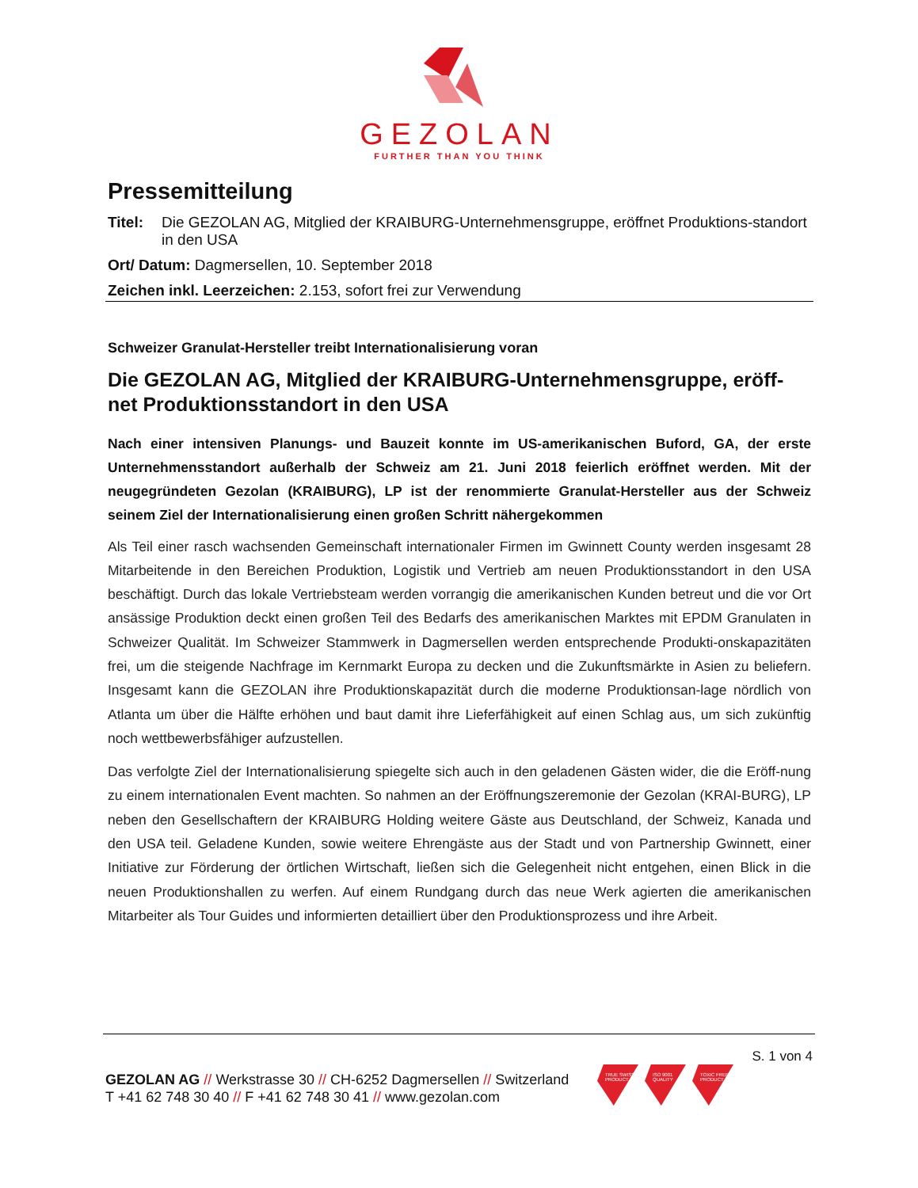GEZOLAN
FURTHER THAN YOU THINK
Pressemitteilung
Titel: Die GEZOLAN AG, Mitglied der KRAIBURG-Unternehmensgruppe, eröffnet Produktions-standort in den USA
Ort/ Datum: Dagmersellen, 10. September 2018
Zeichen inkl. Leerzeichen: 2.153, sofort frei zur Verwendung
Schweizer Granulat-Hersteller treibt Internationalisierung voran
Die GEZOLAN AG, Mitglied der KRAIBURG-Unternehmensgruppe, eröff-net Produktionsstandort in den USA
Nach einer intensiven Planungs- und Bauzeit konnte im US-amerikanischen Buford, GA, der erste Unternehmensstandort außerhalb der Schweiz am 21. Juni 2018 feierlich eröffnet werden. Mit der neugegründeten Gezolan (KRAIBURG), LP ist der renommierte Granulat-Hersteller aus der Schweiz seinem Ziel der Internationalisierung einen großen Schritt nähergekommen
Als Teil einer rasch wachsenden Gemeinschaft internationaler Firmen im Gwinnett County werden insgesamt 28 Mitarbeitende in den Bereichen Produktion, Logistik und Vertrieb am neuen Produktionsstandort in den USA beschäftigt. Durch das lokale Vertriebsteam werden vorrangig die amerikanischen Kunden betreut und die vor Ort ansässige Produktion deckt einen großen Teil des Bedarfs des amerikanischen Marktes mit EPDM Granulaten in Schweizer Qualität. Im Schweizer Stammwerk in Dagmersellen werden entsprechende Produkti-onskapazitäten frei, um die steigende Nachfrage im Kernmarkt Europa zu decken und die Zukunftsmärkte in Asien zu beliefern. Insgesamt kann die GEZOLAN ihre Produktionskapazität durch die moderne Produktionsan-lage nördlich von Atlanta um über die Hälfte erhöhen und baut damit ihre Lieferfähigkeit auf einen Schlag aus, um sich zukünftig noch wettbewerbsfähiger aufzustellen.
Das verfolgte Ziel der Internationalisierung spiegelte sich auch in den geladenen Gästen wider, die die Eröff-nung zu einem internationalen Event machten. So nahmen an der Eröffnungszeremonie der Gezolan (KRAI-BURG), LP neben den Gesellschaftern der KRAIBURG Holding weitere Gäste aus Deutschland, der Schweiz, Kanada und den USA teil. Geladene Kunden, sowie weitere Ehrengäste aus der Stadt und von Partnership Gwinnett, einer Initiative zur Förderung der örtlichen Wirtschaft, ließen sich die Gelegenheit nicht entgehen, einen Blick in die neuen Produktionshallen zu werfen. Auf einem Rundgang durch das neue Werk agierten die amerikanischen Mitarbeiter als Tour Guides und informierten detailliert über den Produktionsprozess und ihre Arbeit.
S. 1 von 4
GEZOLAN AG // Werkstrasse 30 // CH-6252 Dagmersellen // Switzerland
T +41 62 748 30 40 // F +41 62 748 30 41 // www.gezolan.com
TRUE SWISS PRODUCT
ISO 9001 QUALITY
TOXIC FREE PRODUCT